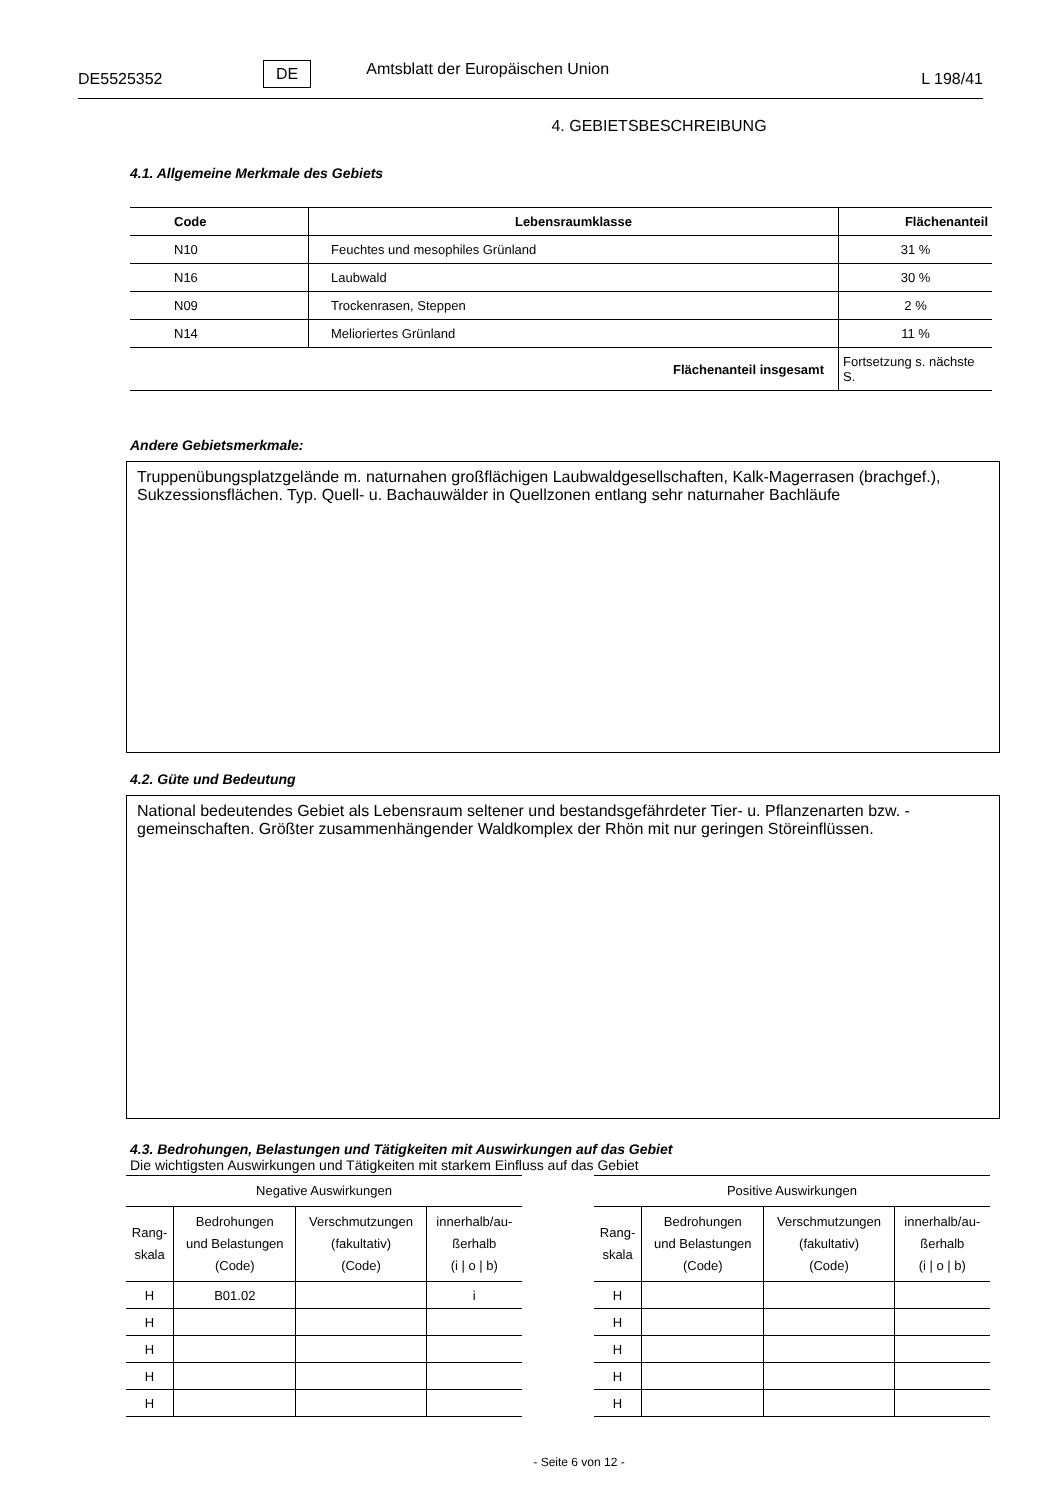DE5525352 DE Amtsblatt der Europäischen Union L 198/41
4. GEBIETSBESCHREIBUNG
4.1. Allgemeine Merkmale des Gebiets
| Code | Lebensraumklasse | Flächenanteil |
| --- | --- | --- |
| N10 | Feuchtes und mesophiles Grünland | 31 % |
| N16 | Laubwald | 30 % |
| N09 | Trockenrasen, Steppen | 2 % |
| N14 | Melioriertes Grünland | 11 % |
| Flächenanteil insgesamt | | Fortsetzung s. nächste S. |
Andere Gebietsmerkmale:
Truppenübungsplatzgelände m. naturnahen großflächigen Laubwaldgesellschaften, Kalk-Magerrasen (brachgef.), Sukzessionsflächen. Typ. Quell- u. Bachauwälder in Quellzonen entlang sehr naturnaher Bachläufe
4.2. Güte und Bedeutung
National bedeutendes Gebiet als Lebensraum seltener und bestandsgefährdeter Tier- u. Pflanzenarten bzw. -gemeinschaften. Größter zusammenhängender Waldkomplex der Rhön mit nur geringen Störeinflüssen.
4.3. Bedrohungen, Belastungen und Tätigkeiten mit Auswirkungen auf das Gebiet
Die wichtigsten Auswirkungen und Tätigkeiten mit starkem Einfluss auf das Gebiet
| Negative Auswirkungen | | | |
| --- | --- | --- | --- |
| Rang- skala | Bedrohungen und Belastungen (Code) | Verschmutzungen (fakultativ) (Code) | innerhalb/au- ßerhalb (i / o / b) |
| H | B01.02 | | i |
| H | | | |
| H | | | |
| H | | | |
| H | | | |
| Positive Auswirkungen | | | |
| --- | --- | --- | --- |
| Rang- skala | Bedrohungen und Belastungen (Code) | Verschmutzungen (fakultativ) (Code) | innerhalb/au- ßerhalb (i / o / b) |
| H | | | |
| H | | | |
| H | | | |
| H | | | |
| H | | | |
- Seite 6 von 12 -